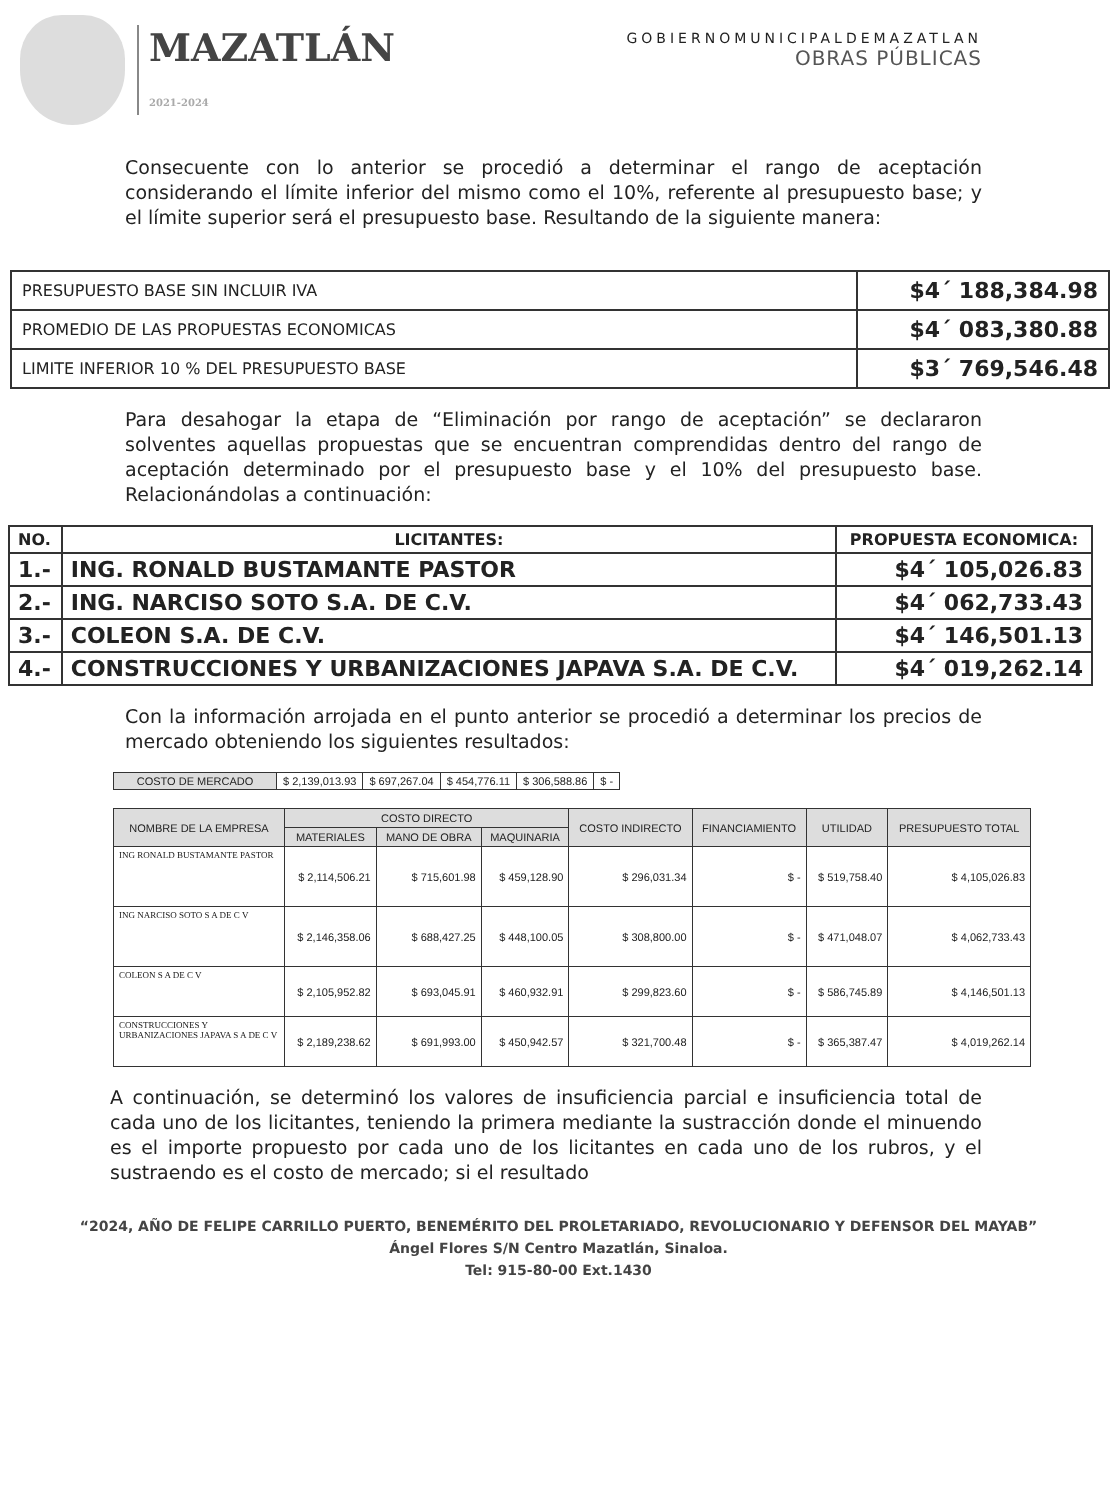MAZATLÁN
2021-2024
GOBIERNOMUNICIPALDEMAZATLAN
OBRAS PÚBLICAS
Consecuente con lo anterior se procedió a determinar el rango de aceptación considerando el límite inferior del mismo como el 10%, referente al presupuesto base; y el límite superior será el presupuesto base. Resultando de la siguiente manera:
| PRESUPUESTO BASE SIN INCLUIR IVA | $4´ 188,384.98 |
| PROMEDIO DE LAS PROPUESTAS ECONOMICAS | $4´ 083,380.88 |
| LIMITE INFERIOR 10 % DEL PRESUPUESTO BASE | $3´ 769,546.48 |
Para desahogar la etapa de “Eliminación por rango de aceptación” se declararon solventes aquellas propuestas que se encuentran comprendidas dentro del rango de aceptación determinado por el presupuesto base y el 10% del presupuesto base. Relacionándolas a continuación:
| NO. | LICITANTES: | PROPUESTA ECONOMICA: |
| --- | --- | --- |
| 1.- | ING. RONALD BUSTAMANTE PASTOR | $4´ 105,026.83 |
| 2.- | ING. NARCISO SOTO S.A. DE C.V. | $4´ 062,733.43 |
| 3.- | COLEON S.A. DE C.V. | $4´ 146,501.13 |
| 4.- | CONSTRUCCIONES Y URBANIZACIONES JAPAVA S.A. DE C.V. | $4´ 019,262.14 |
Con la información arrojada en el punto anterior se procedió a determinar los precios de mercado obteniendo los siguientes resultados:
| COSTO DE MERCADO | $ 2,139,013.93 | $ 697,267.04 | $ 454,776.11 | $ 306,588.86 | $ - |
| NOMBRE DE LA EMPRESA | COSTO DIRECTO | | | COSTO INDIRECTO | FINANCIAMIENTO | UTILIDAD | PRESUPUESTO TOTAL |
| --- | --- | --- | --- | --- | --- | --- | --- |
| | MATERIALES | MANO DE OBRA | MAQUINARIA | | | | |
| ING RONALD BUSTAMANTE PASTOR | $ 2,114,506.21 | $ 715,601.98 | $ 459,128.90 | $ 296,031.34 | $ - | $ 519,758.40 | $ 4,105,026.83 |
| ING NARCISO SOTO S A DE C V | $ 2,146,358.06 | $ 688,427.25 | $ 448,100.05 | $ 308,800.00 | $ - | $ 471,048.07 | $ 4,062,733.43 |
| COLEON S A DE C V | $ 2,105,952.82 | $ 693,045.91 | $ 460,932.91 | $ 299,823.60 | $ - | $ 586,745.89 | $ 4,146,501.13 |
| CONSTRUCCIONES Y URBANIZACIONES JAPAVA S A DE C V | $ 2,189,238.62 | $ 691,993.00 | $ 450,942.57 | $ 321,700.48 | $ - | $ 365,387.47 | $ 4,019,262.14 |
A continuación, se determinó los valores de insuficiencia parcial e insuficiencia total de cada uno de los licitantes, teniendo la primera mediante la sustracción donde el minuendo es el importe propuesto por cada uno de los licitantes en cada uno de los rubros, y el sustraendo es el costo de mercado; si el resultado
“2024, AÑO DE FELIPE CARRILLO PUERTO, BENEMÉRITO DEL PROLETARIADO, REVOLUCIONARIO Y DEFENSOR DEL MAYAB”
Ángel Flores S/N Centro Mazatlán, Sinaloa.
Tel: 915-80-00 Ext.1430